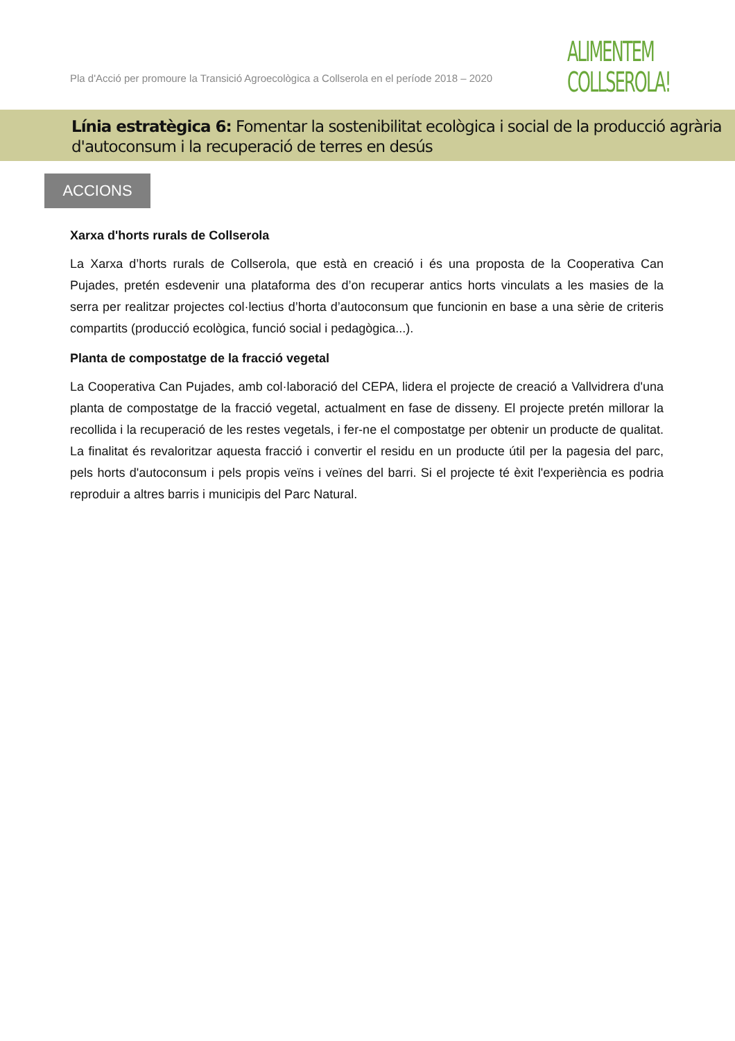Pla d'Acció per promoure la Transició Agroecològica a Collserola en el període 2018 – 2020
ALIMENTEM
COLLSEROLA!
Línia estratègica 6: Fomentar la sostenibilitat ecològica i social de la producció agrària d'autoconsum i la recuperació de terres en desús
ACCIONS
Xarxa d'horts rurals de Collserola
La Xarxa d’horts rurals de Collserola, que està en creació i és una proposta de la Cooperativa Can Pujades, pretén esdevenir una plataforma des d’on recuperar antics horts vinculats a les masies de la serra per realitzar projectes col·lectius d’horta d’autoconsum que funcionin en base a una sèrie de criteris compartits (producció ecològica, funció social i pedagògica...).
Planta de compostatge de la fracció vegetal
La Cooperativa Can Pujades, amb col·laboració del CEPA, lidera el projecte de creació a Vallvidrera d'una planta de compostatge de la fracció vegetal, actualment en fase de disseny. El projecte pretén millorar la recollida i la recuperació de les restes vegetals, i fer-ne el compostatge per obtenir un producte de qualitat. La finalitat és revaloritzar aquesta fracció i convertir el residu en un producte útil per la pagesia del parc, pels horts d'autoconsum i pels propis veïns i veïnes del barri. Si el projecte té èxit l'experiència es podria reproduir a altres barris i municipis del Parc Natural.